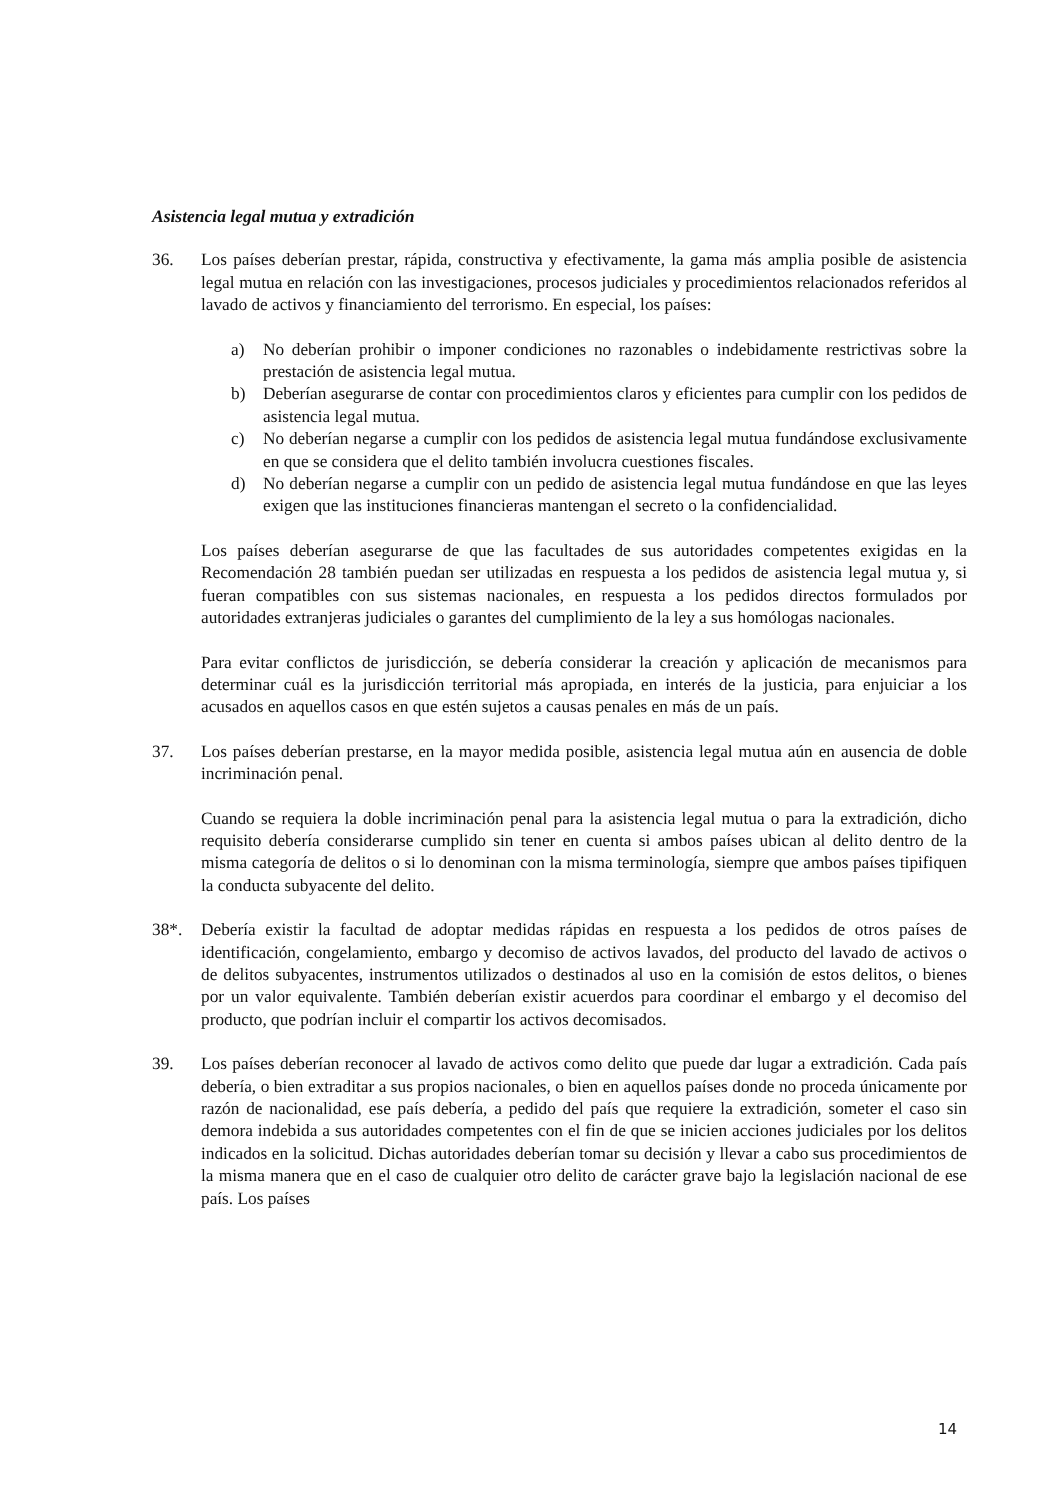Asistencia legal mutua y extradición
36. Los países deberían prestar, rápida, constructiva y efectivamente, la gama más amplia posible de asistencia legal mutua en relación con las investigaciones, procesos judiciales y procedimientos relacionados referidos al lavado de activos y financiamiento del terrorismo. En especial, los países:
a) No deberían prohibir o imponer condiciones no razonables o indebidamente restrictivas sobre la prestación de asistencia legal mutua.
b) Deberían asegurarse de contar con procedimientos claros y eficientes para cumplir con los pedidos de asistencia legal mutua.
c) No deberían negarse a cumplir con los pedidos de asistencia legal mutua fundándose exclusivamente en que se considera que el delito también involucra cuestiones fiscales.
d) No deberían negarse a cumplir con un pedido de asistencia legal mutua fundándose en que las leyes exigen que las instituciones financieras mantengan el secreto o la confidencialidad.
Los países deberían asegurarse de que las facultades de sus autoridades competentes exigidas en la Recomendación 28 también puedan ser utilizadas en respuesta a los pedidos de asistencia legal mutua y, si fueran compatibles con sus sistemas nacionales, en respuesta a los pedidos directos formulados por autoridades extranjeras judiciales o garantes del cumplimiento de la ley a sus homólogas nacionales.
Para evitar conflictos de jurisdicción, se debería considerar la creación y aplicación de mecanismos para determinar cuál es la jurisdicción territorial más apropiada, en interés de la justicia, para enjuiciar a los acusados en aquellos casos en que estén sujetos a causas penales en más de un país.
37. Los países deberían prestarse, en la mayor medida posible, asistencia legal mutua aún en ausencia de doble incriminación penal.
Cuando se requiera la doble incriminación penal para la asistencia legal mutua o para la extradición, dicho requisito debería considerarse cumplido sin tener en cuenta si ambos países ubican al delito dentro de la misma categoría de delitos o si lo denominan con la misma terminología, siempre que ambos países tipifiquen la conducta subyacente del delito.
38*. Debería existir la facultad de adoptar medidas rápidas en respuesta a los pedidos de otros países de identificación, congelamiento, embargo y decomiso de activos lavados, del producto del lavado de activos o de delitos subyacentes, instrumentos utilizados o destinados al uso en la comisión de estos delitos, o bienes por un valor equivalente. También deberían existir acuerdos para coordinar el embargo y el decomiso del producto, que podrían incluir el compartir los activos decomisados.
39. Los países deberían reconocer al lavado de activos como delito que puede dar lugar a extradición. Cada país debería, o bien extraditar a sus propios nacionales, o bien en aquellos países donde no proceda únicamente por razón de nacionalidad, ese país debería, a pedido del país que requiere la extradición, someter el caso sin demora indebida a sus autoridades competentes con el fin de que se inicien acciones judiciales por los delitos indicados en la solicitud. Dichas autoridades deberían tomar su decisión y llevar a cabo sus procedimientos de la misma manera que en el caso de cualquier otro delito de carácter grave bajo la legislación nacional de ese país. Los países
14